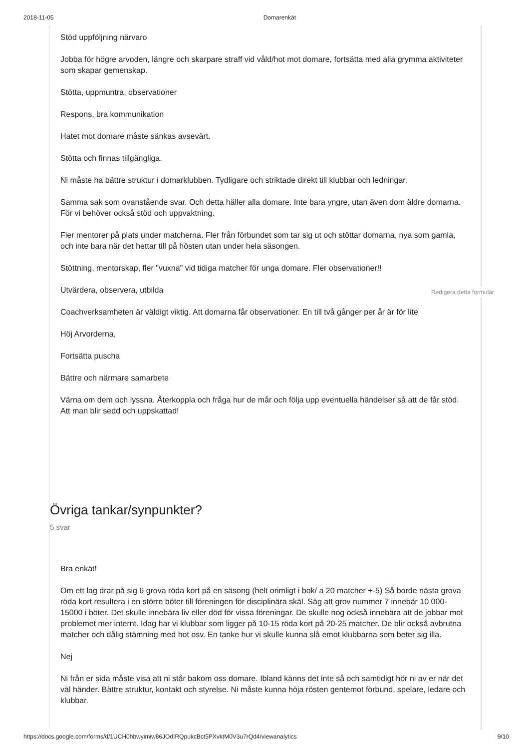2018-11-05 Domarenkät
Stöd uppföljning närvaro
Jobba för högre arvoden, längre och skarpare straff vid våld/hot mot domare, fortsätta med alla grymma aktiviteter som skapar gemenskap.
Stötta, uppmuntra, observationer
Respons, bra kommunikation
Hatet mot domare måste sänkas avsevärt.
Stötta och finnas tillgängliga.
Ni måste ha bättre struktur i domarklubben. Tydligare och striktade direkt till klubbar och ledningar.
Samma sak som ovanstående svar. Och detta häller alla domare. Inte bara yngre, utan även dom äldre domarna. För vi behöver också stöd och uppvaktning.
Fler mentorer på plats under matcherna. Fler från förbundet som tar sig ut och stöttar domarna, nya som gamla, och inte bara när det hettar till på hösten utan under hela säsongen.
Stöttning, mentorskap, fler "vuxna" vid tidiga matcher för unga domare. Fler observationer!!
Utvärdera, observera, utbilda
Coachverksamheten är väldigt viktig. Att domarna får observationer. En till två gånger per år är för lite
Höj Arvorderna,
Fortsätta puscha
Bättre och närmare samarbete
Värna om dem och lyssna. Återkoppla och fråga hur de mår och följa upp eventuella händelser så att de får stöd. Att man blir sedd och uppskattad!
Övriga tankar/synpunkter?
5 svar
Bra enkät!
Om ett lag drar på sig 6 grova röda kort på en säsong (helt orimligt i bok/ a 20 matcher +-5) Så borde nästa grova röda kort resultera i en större böter till föreningen för disciplinära skäl. Säg att grov nummer 7 innebär 10 000-15000 i böter. Det skulle innebära liv eller död för vissa föreningar. De skulle nog också innebära att de jobbar mot problemet mer internt. Idag har vi klubbar som ligger på 10-15 röda kort på 20-25 matcher. De blir också avbrutna matcher och dålig stämning med hot osv. En tanke hur vi skulle kunna slå emot klubbarna som beter sig illa.
Nej
Ni från er sida måste visa att ni står bakom oss domare. Ibland känns det inte så och samtidigt hör ni av er när det väl händer. Bättre struktur, kontakt och styrelse. Ni måste kunna höja rösten gentemot förbund, spelare, ledare och klubbar.
Redigera detta formulär
https://docs.google.com/forms/d/1UCH0hbwyimiw86JOdIRQpukcBct5PXvktM0V3u7rQd4/viewanalytics 9/10